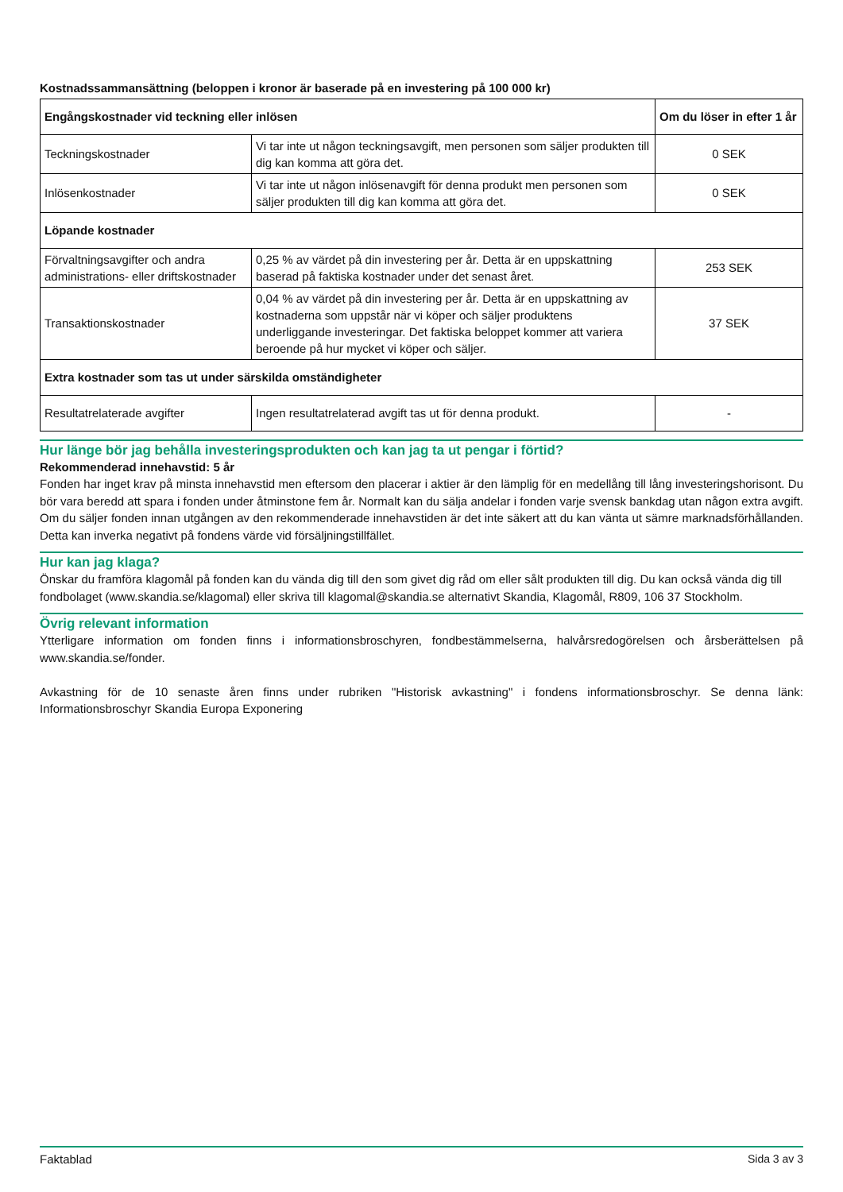Kostnadssammansättning (beloppen i kronor är baserade på en investering på 100 000 kr)
| Engångskostnader vid teckning eller inlösen | | Om du löser in efter 1 år |
| --- | --- | --- |
| Teckningskostnader | Vi tar inte ut någon teckningsavgift, men personen som säljer produkten till dig kan komma att göra det. | 0 SEK |
| Inlösenkostnader | Vi tar inte ut någon inlösenavgift för denna produkt men personen som säljer produkten till dig kan komma att göra det. | 0 SEK |
| Löpande kostnader | | |
| Förvaltningsavgifter och andra administrations- eller driftskostnader | 0,25 % av värdet på din investering per år. Detta är en uppskattning baserad på faktiska kostnader under det senast året. | 253 SEK |
| Transaktionskostnader | 0,04 % av värdet på din investering per år. Detta är en uppskattning av kostnaderna som uppstår när vi köper och säljer produktens underliggande investeringar. Det faktiska beloppet kommer att variera beroende på hur mycket vi köper och säljer. | 37 SEK |
| Extra kostnader som tas ut under särskilda omständigheter | | |
| Resultatrelaterade avgifter | Ingen resultatrelaterad avgift tas ut för denna produkt. | - |
Hur länge bör jag behålla investeringsprodukten och kan jag ta ut pengar i förtid?
Rekommenderad innehavstid: 5 år
Fonden har inget krav på minsta innehavstid men eftersom den placerar i aktier är den lämplig för en medellång till lång investeringshorisont. Du bör vara beredd att spara i fonden under åtminstone fem år. Normalt kan du sälja andelar i fonden varje svensk bankdag utan någon extra avgift. Om du säljer fonden innan utgången av den rekommenderade innehavstiden är det inte säkert att du kan vänta ut sämre marknadsförhållanden. Detta kan inverka negativt på fondens värde vid försäljningstillfället.
Hur kan jag klaga?
Önskar du framföra klagomål på fonden kan du vända dig till den som givet dig råd om eller sålt produkten till dig. Du kan också vända dig till fondbolaget (www.skandia.se/klagomal) eller skriva till klagomal@skandia.se alternativt Skandia, Klagomål, R809, 106 37 Stockholm.
Övrig relevant information
Ytterligare information om fonden finns i informationsbroschyren, fondbestämmelserna, halvårsredogörelsen och årsberättelsen på www.skandia.se/fonder.
Avkastning för de 10 senaste åren finns under rubriken "Historisk avkastning" i fondens informationsbroschyr. Se denna länk: Informationsbroschyr Skandia Europa Exponering
Faktablad Sida 3 av 3